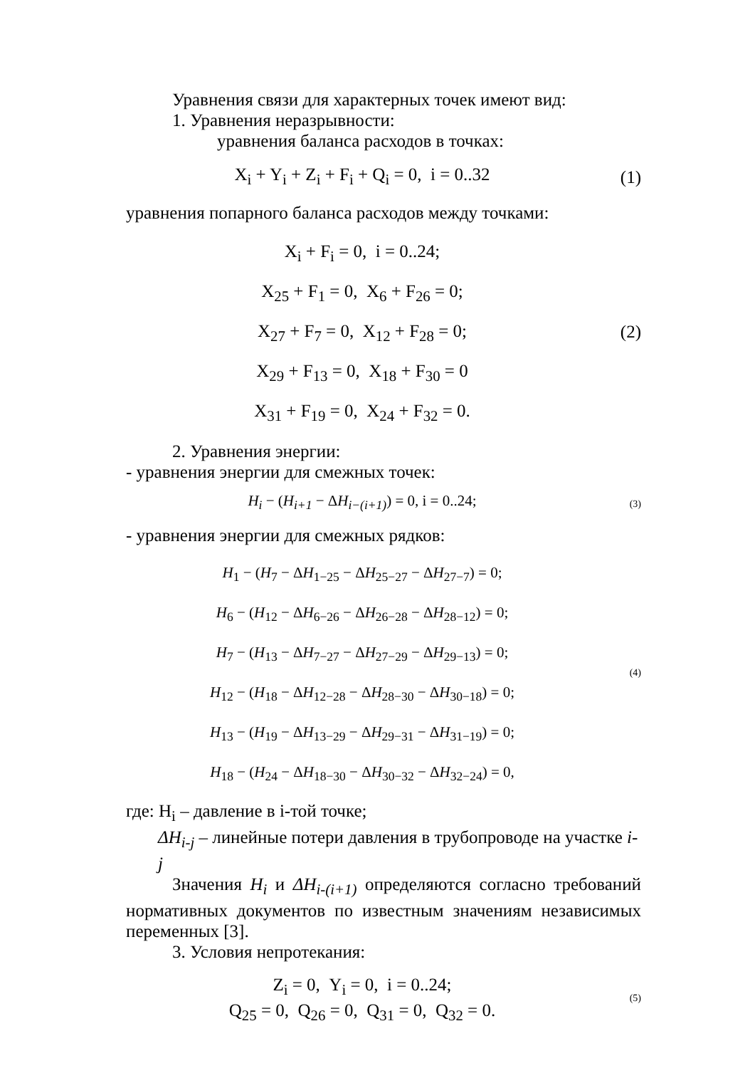Уравнения связи для характерных точек имеют вид:
1. Уравнения неразрывности:
уравнения баланса расходов в точках:
X<sub>i</sub> + Y<sub>i</sub> + Z<sub>i</sub> + F<sub>i</sub> + Q<sub>i</sub> = 0, i = 0..32
(1)
уравнения попарного баланса расходов между точками:
X<sub>i</sub> + F<sub>i</sub> = 0, i = 0..24;
X<sub>25</sub> + F<sub>1</sub> = 0, X<sub>6</sub> + F<sub>26</sub> = 0;
X<sub>27</sub> + F<sub>7</sub> = 0, X<sub>12</sub> + F<sub>28</sub> = 0;
X<sub>29</sub> + F<sub>13</sub> = 0, X<sub>18</sub> + F<sub>30</sub> = 0
X<sub>31</sub> + F<sub>19</sub> = 0, X<sub>24</sub> + F<sub>32</sub> = 0.
(2)
2. Уравнения энергии:
- уравнения энергии для смежных точек:
H<sub>i</sub> − (H<sub>i+1</sub> − ΔH<sub>i−(i+1)</sub>) = 0, i = 0..24;
(3)
- уравнения энергии для смежных рядков:
H<sub>1</sub> − (H<sub>7</sub> − ΔH<sub>1−25</sub> − ΔH<sub>25−27</sub> − ΔH<sub>27−7</sub>) = 0;
H<sub>6</sub> − (H<sub>12</sub> − ΔH<sub>6−26</sub> − ΔH<sub>26−28</sub> − ΔH<sub>28−12</sub>) = 0;
H<sub>7</sub> − (H<sub>13</sub> − ΔH<sub>7−27</sub> − ΔH<sub>27−29</sub> − ΔH<sub>29−13</sub>) = 0;
H<sub>12</sub> − (H<sub>18</sub> − ΔH<sub>12−28</sub> − ΔH<sub>28−30</sub> − ΔH<sub>30−18</sub>) = 0;
H<sub>13</sub> − (H<sub>19</sub> − ΔH<sub>13−29</sub> − ΔH<sub>29−31</sub> − ΔH<sub>31−19</sub>) = 0;
H<sub>18</sub> − (H<sub>24</sub> − ΔH<sub>18−30</sub> − ΔH<sub>30−32</sub> − ΔH<sub>32−24</sub>) = 0,
(4)
где: H<sub>i</sub> – давление в i-той точке;
ΔH<sub>i-j</sub> – линейные потери давления в трубопроводе на участке i-j
Значения H<sub>i</sub> и ΔH<sub>i-(i+1)</sub> определяются согласно требований нормативных документов по известным значениям независимых переменных [3].
3. Условия непротекания:
Z<sub>i</sub> = 0, Y<sub>i</sub> = 0, i = 0..24;
Q<sub>25</sub> = 0, Q<sub>26</sub> = 0, Q<sub>31</sub> = 0, Q<sub>32</sub> = 0.
(5)